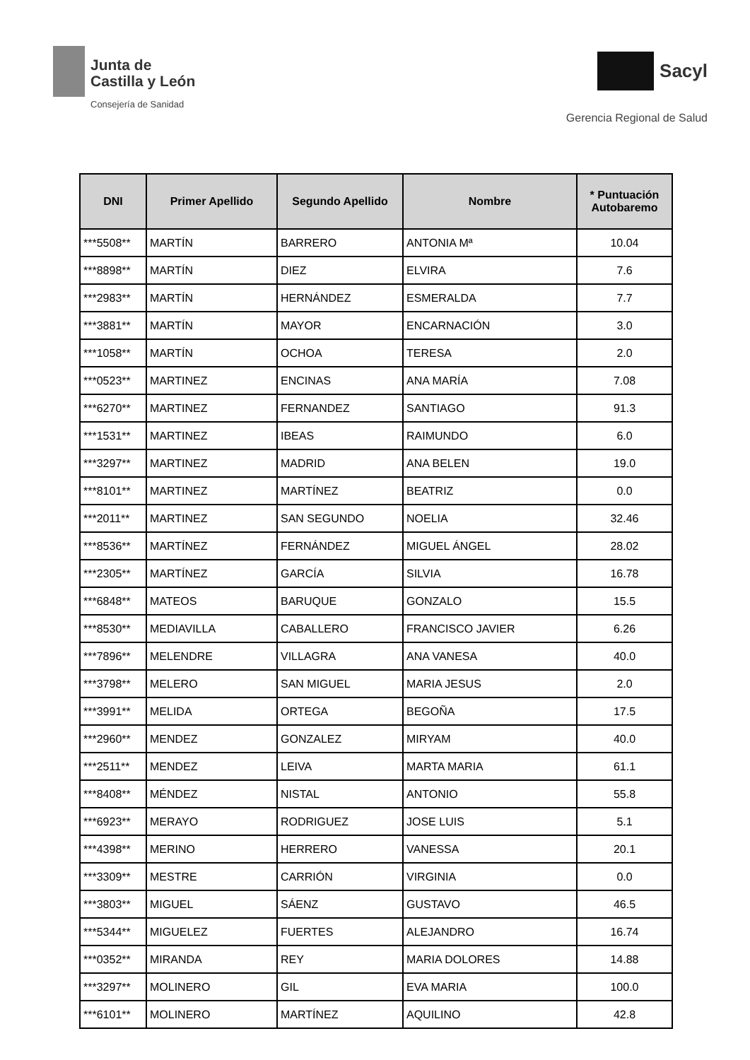Junta de
Castilla y León
Consejería de Sanidad
Sacyl
Gerencia Regional de Salud
| DNI | Primer Apellido | Segundo Apellido | Nombre | * Puntuación Autobaremo |
| --- | --- | --- | --- | --- |
| ***5508** | MARTÍN | BARRERO | ANTONIA Mª | 10.04 |
| ***8898** | MARTÍN | DIEZ | ELVIRA | 7.6 |
| ***2983** | MARTÍN | HERNÁNDEZ | ESMERALDA | 7.7 |
| ***3881** | MARTÍN | MAYOR | ENCARNACIÓN | 3.0 |
| ***1058** | MARTÍN | OCHOA | TERESA | 2.0 |
| ***0523** | MARTINEZ | ENCINAS | ANA MARÍA | 7.08 |
| ***6270** | MARTINEZ | FERNANDEZ | SANTIAGO | 91.3 |
| ***1531** | MARTINEZ | IBEAS | RAIMUNDO | 6.0 |
| ***3297** | MARTINEZ | MADRID | ANA BELEN | 19.0 |
| ***8101** | MARTINEZ | MARTÍNEZ | BEATRIZ | 0.0 |
| ***2011** | MARTINEZ | SAN SEGUNDO | NOELIA | 32.46 |
| ***8536** | MARTÍNEZ | FERNÁNDEZ | MIGUEL ÁNGEL | 28.02 |
| ***2305** | MARTÍNEZ | GARCÍA | SILVIA | 16.78 |
| ***6848** | MATEOS | BARUQUE | GONZALO | 15.5 |
| ***8530** | MEDIAVILLA | CABALLERO | FRANCISCO JAVIER | 6.26 |
| ***7896** | MELENDRE | VILLAGRA | ANA VANESA | 40.0 |
| ***3798** | MELERO | SAN MIGUEL | MARIA JESUS | 2.0 |
| ***3991** | MELIDA | ORTEGA | BEGOÑA | 17.5 |
| ***2960** | MENDEZ | GONZALEZ | MIRYAM | 40.0 |
| ***2511** | MENDEZ | LEIVA | MARTA MARIA | 61.1 |
| ***8408** | MÉNDEZ | NISTAL | ANTONIO | 55.8 |
| ***6923** | MERAYO | RODRIGUEZ | JOSE LUIS | 5.1 |
| ***4398** | MERINO | HERRERO | VANESSA | 20.1 |
| ***3309** | MESTRE | CARRIÓN | VIRGINIA | 0.0 |
| ***3803** | MIGUEL | SÁENZ | GUSTAVO | 46.5 |
| ***5344** | MIGUELEZ | FUERTES | ALEJANDRO | 16.74 |
| ***0352** | MIRANDA | REY | MARIA DOLORES | 14.88 |
| ***3297** | MOLINERO | GIL | EVA MARIA | 100.0 |
| ***6101** | MOLINERO | MARTÍNEZ | AQUILINO | 42.8 |